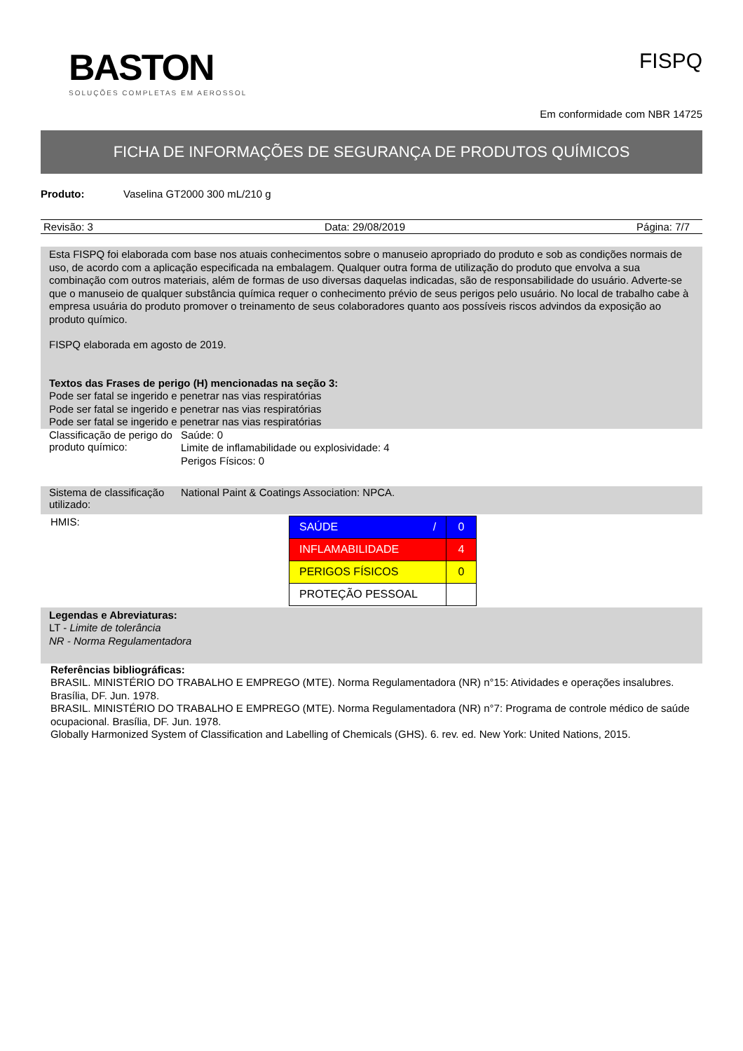BASTON
SOLUÇÕES COMPLETAS EM AEROSSOL
FISPQ
Em conformidade com NBR 14725
FICHA DE INFORMAÇÕES DE SEGURANÇA DE PRODUTOS QUÍMICOS
Produto: Vaselina GT2000 300 mL/210 g
Revisão: 3 Data: 29/08/2019 Página: 7/7
Esta FISPQ foi elaborada com base nos atuais conhecimentos sobre o manuseio apropriado do produto e sob as condições normais de uso, de acordo com a aplicação especificada na embalagem. Qualquer outra forma de utilização do produto que envolva a sua combinação com outros materiais, além de formas de uso diversas daquelas indicadas, são de responsabilidade do usuário. Adverte-se que o manuseio de qualquer substância química requer o conhecimento prévio de seus perigos pelo usuário. No local de trabalho cabe à empresa usuária do produto promover o treinamento de seus colaboradores quanto aos possíveis riscos advindos da exposição ao produto químico.
FISPQ elaborada em agosto de 2019.
Textos das Frases de perigo (H) mencionadas na seção 3:
Pode ser fatal se ingerido e penetrar nas vias respiratórias
Pode ser fatal se ingerido e penetrar nas vias respiratórias
Pode ser fatal se ingerido e penetrar nas vias respiratórias
Classificação de perigo do produto químico:
Saúde: 0
Limite de inflamabilidade ou explosividade: 4
Perigos Físicos: 0
Sistema de classificação utilizado:
National Paint & Coatings Association: NPCA.
HMIS:
| SAÚDE / | 0 |
| INFLAMABILIDADE | 4 |
| PERIGOS FÍSICOS | 0 |
| PROTEÇÃO PESSOAL | |
Legendas e Abreviaturas:
LT - Limite de tolerância
NR - Norma Regulamentadora
Referências bibliográficas:
BRASIL. MINISTÉRIO DO TRABALHO E EMPREGO (MTE). Norma Regulamentadora (NR) n°15: Atividades e operações insalubres. Brasília, DF. Jun. 1978.
BRASIL. MINISTÉRIO DO TRABALHO E EMPREGO (MTE). Norma Regulamentadora (NR) n°7: Programa de controle médico de saúde ocupacional. Brasília, DF. Jun. 1978.
Globally Harmonized System of Classification and Labelling of Chemicals (GHS). 6. rev. ed. New York: United Nations, 2015.